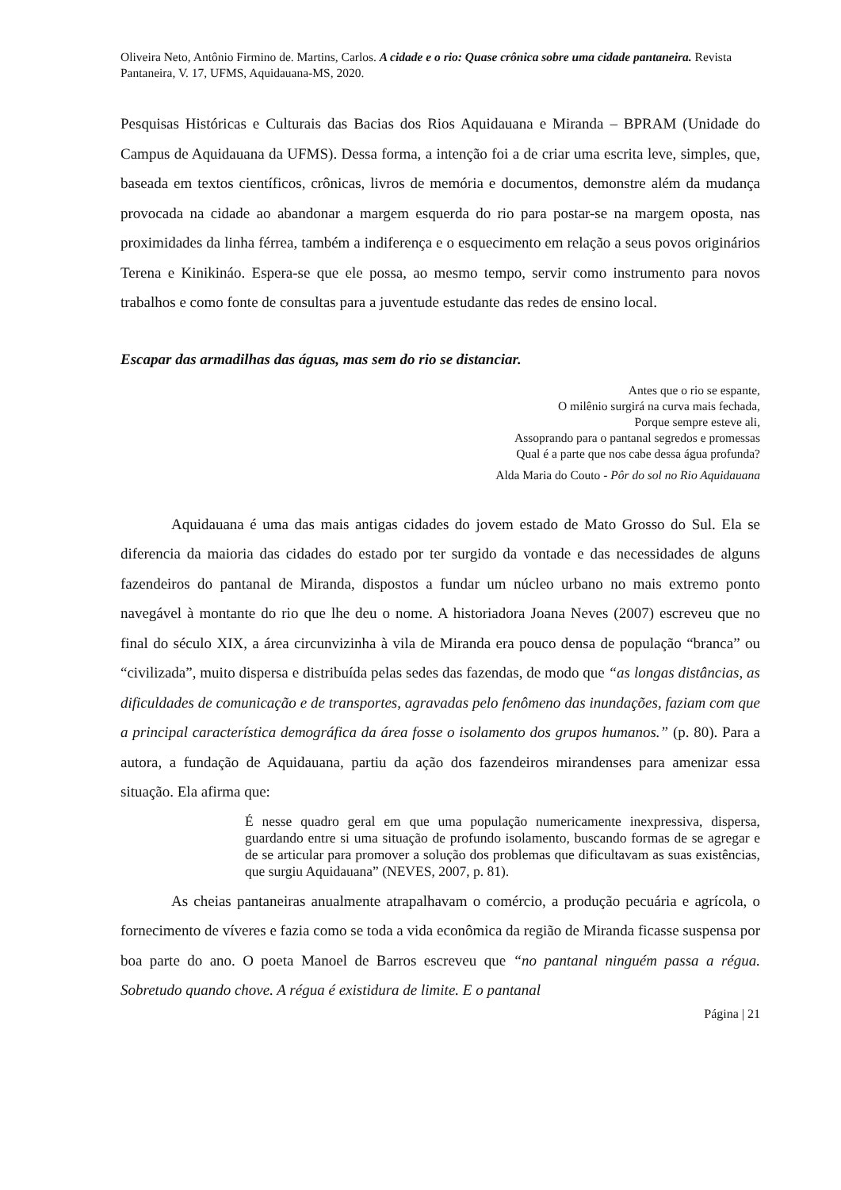Oliveira Neto, Antônio Firmino de. Martins, Carlos. A cidade e o rio: Quase crônica sobre uma cidade pantaneira. Revista Pantaneira, V. 17, UFMS, Aquidauana-MS, 2020.
Pesquisas Históricas e Culturais das Bacias dos Rios Aquidauana e Miranda – BPRAM (Unidade do Campus de Aquidauana da UFMS). Dessa forma, a intenção foi a de criar uma escrita leve, simples, que, baseada em textos científicos, crônicas, livros de memória e documentos, demonstre além da mudança provocada na cidade ao abandonar a margem esquerda do rio para postar-se na margem oposta, nas proximidades da linha férrea, também a indiferença e o esquecimento em relação a seus povos originários Terena e Kinikináo. Espera-se que ele possa, ao mesmo tempo, servir como instrumento para novos trabalhos e como fonte de consultas para a juventude estudante das redes de ensino local.
Escapar das armadilhas das águas, mas sem do rio se distanciar.
Antes que o rio se espante,
O milênio surgirá na curva mais fechada,
Porque sempre esteve ali,
Assoprando para o pantanal segredos e promessas
Qual é a parte que nos cabe dessa água profunda?
Alda Maria do Couto - Pôr do sol no Rio Aquidauana
Aquidauana é uma das mais antigas cidades do jovem estado de Mato Grosso do Sul. Ela se diferencia da maioria das cidades do estado por ter surgido da vontade e das necessidades de alguns fazendeiros do pantanal de Miranda, dispostos a fundar um núcleo urbano no mais extremo ponto navegável à montante do rio que lhe deu o nome. A historiadora Joana Neves (2007) escreveu que no final do século XIX, a área circunvizinha à vila de Miranda era pouco densa de população “branca” ou “civilizada”, muito dispersa e distribuída pelas sedes das fazendas, de modo que “as longas distâncias, as dificuldades de comunicação e de transportes, agravadas pelo fenômeno das inundações, faziam com que a principal característica demográfica da área fosse o isolamento dos grupos humanos.” (p. 80). Para a autora, a fundação de Aquidauana, partiu da ação dos fazendeiros mirandenses para amenizar essa situação. Ela afirma que:
É nesse quadro geral em que uma população numericamente inexpressiva, dispersa, guardando entre si uma situação de profundo isolamento, buscando formas de se agregar e de se articular para promover a solução dos problemas que dificultavam as suas existências, que surgiu Aquidauana” (NEVES, 2007, p. 81).
As cheias pantaneiras anualmente atrapalhavam o comércio, a produção pecuária e agrícola, o fornecimento de víveres e fazia como se toda a vida econômica da região de Miranda ficasse suspensa por boa parte do ano. O poeta Manoel de Barros escreveu que “no pantanal ninguém passa a régua. Sobretudo quando chove. A régua é existidura de limite. E o pantanal
Página | 21